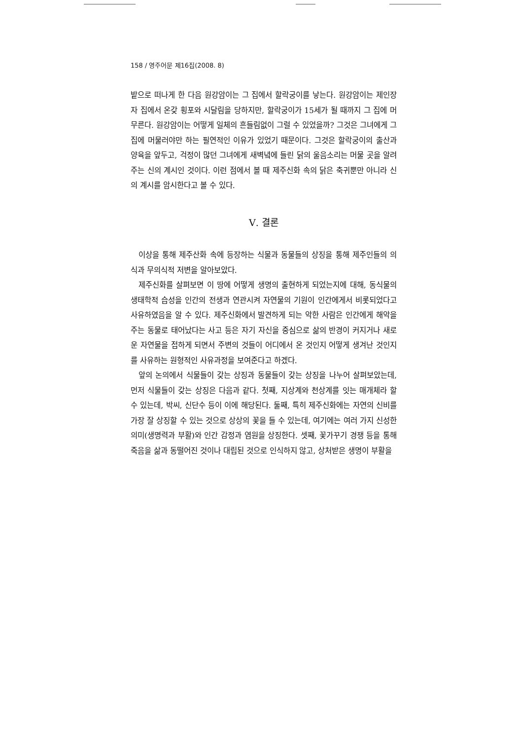158 / 영주어문 제16집(2008. 8)
밭으로 떠나게 한 다음 원강암이는 그 집에서 할락궁이를 낳는다. 원강암이는 제인장자 집에서 온갖 횡포와 시달림을 당하지만, 할락궁이가 15세가 될 때까지 그 집에 머무른다. 원강암이는 어떻게 일체의 흔들림없이 그럴 수 있었을까? 그것은 그녀에게 그 집에 머물러야만 하는 필연적인 이유가 있었기 때문이다. 그것은 할락궁이의 출산과 양육을 앞두고, 걱정이 많던 그녀에게 새벽녘에 들린 닭의 울음소리는 머물 곳을 알려주는 신의 계시인 것이다. 이런 점에서 볼 때 제주신화 속의 닭은 축귀뿐만 아니라 신의 계시를 암시한다고 볼 수 있다.
Ⅴ. 결론
이상을 통해 제주산화 속에 등장하는 식물과 동물들의 상징을 통해 제주인들의 의식과 무의식적 저변을 알아보았다.
제주신화를 살펴보면 이 땅에 어떻게 생명의 출현하게 되었는지에 대해, 동식물의 생태학적 습성을 인간의 전생과 연관시켜 자연물의 기원이 인간에게서 비롯되었다고 사유하였음을 알 수 있다. 제주신화에서 발견하게 되는 악한 사람은 인간에게 해악을 주는 동물로 태어났다는 사고 등은 자기 자신을 중심으로 삶의 반경이 커지거나 새로운 자연물을 접하게 되면서 주변의 것들이 어디에서 온 것인지 어떻게 생겨난 것인지를 사유하는 원형적인 사유과정을 보여준다고 하겠다.
앞의 논의에서 식물들이 갖는 상징과 동물들이 갖는 상징을 나누어 살펴보았는데, 먼저 식물들이 갖는 상징은 다음과 같다. 첫째, 지상계와 천상계를 잇는 매개체라 할 수 있는데, 박씨, 신단수 등이 이에 해당된다. 둘째, 특히 제주신화에는 자연의 신비를 가장 잘 상징할 수 있는 것으로 상상의 꽃을 들 수 있는데, 여기에는 여러 가지 신성한 의미(생명력과 부활)와 인간 감정과 염원을 상징한다. 셋째, 꽃가꾸기 경쟁 등을 통해 죽음을 삶과 동떨어진 것이나 대립된 것으로 인식하지 않고, 상처받은 생명이 부활을